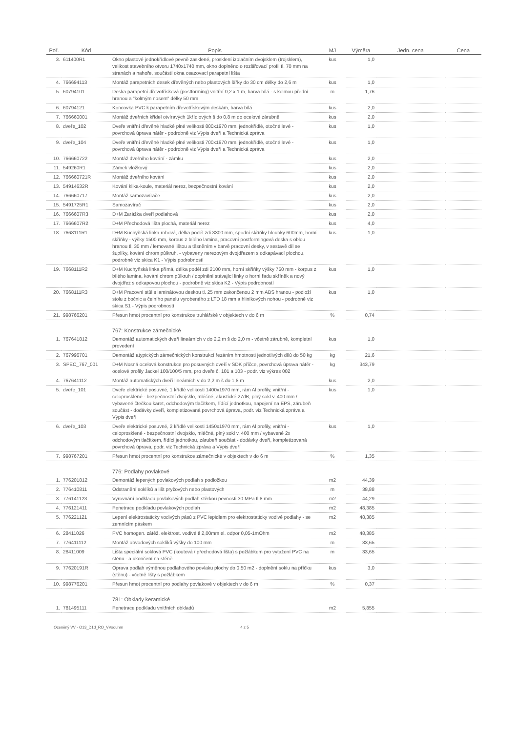| Poř. | Kód | Popis | MJ | Výměra | Jedn. cena | Cena |
| --- | --- | --- | --- | --- | --- | --- |
| 3. | 611400R1 | Okno plastové jednokřídlové pevně zasklené, prosklení izolačním dvojsklem (trojsklem), velikost stavebního otvoru 1740x1740 mm, okno doplněno o rozšiřovací profil tl. 70 mm na stranách a nahoře, součástí okna osazovací parapetní lišta | kus | 1,0 | | |
| 4. | 766694113 | Montáž parapetních desek dřevěných nebo plastových šířky do 30 cm délky do 2,6 m | kus | 1,0 | | |
| 5. | 60794101 | Deska parapetní dřevotřísková (postforming) vnitřní 0,2 x 1 m, barva bílá - s kolmou přední hranou a "kolmým nosem" délky 50 mm | m | 1,76 | | |
| 6. | 60794121 | Koncovka PVC k parapetním dřevotřískovým deskám, barva bílá | kus | 2,0 | | |
| 7. | 766660001 | Montáž dveřních křídel otvíravých 1křídlových š do 0,8 m do ocelové zárubně | kus | 2,0 | | |
| 8. | dveře_102 | Dveře vnitřní dřevěné hladké plné velikosti 800x1970 mm, jednokřídlé, otočné levé - povrchová úprava nátěr - podrobně viz Výpis dveří a Technická zpráva | kus | 1,0 | | |
| 9. | dveře_104 | Dveře vnitřní dřevěné hladké plné velikosti 700x1970 mm, jednokřídlé, otočné levé - povrchová úprava nátěr - podrobně viz Výpis dveří a Technická zpráva | kus | 1,0 | | |
| 10. | 766660722 | Montáž dveřního kování - zámku | kus | 2,0 | | |
| 11. | 549260R1 | Zámek vložkový | kus | 2,0 | | |
| 12. | 766660721R | Montáž dveřního kování | kus | 2,0 | | |
| 13. | 54914632R | Kování klika-koule, materiál nerez, bezpečnostní kování | kus | 2,0 | | |
| 14. | 766660717 | Montáž samozavírače | kus | 2,0 | | |
| 15. | 5491725R1 | Samozavírač | kus | 2,0 | | |
| 16. | 7666607R3 | D+M Zarážka dveří podlahová | kus | 2,0 | | |
| 17. | 7666607R2 | D+M Přechodová lišta plochá, materiál nerez | kus | 4,0 | | |
| 18. | 7668111R1 | D+M Kuchyňská linka rohová, délka podél zdi 3300 mm, spodní skříňky hloubky 600mm, horní skříňky - výšky 1500 mm, korpus z bílého lamina, pracovní postformingová deska s oblou hranou tl. 30 mm / lemované lištou a těsněním v barvě pracovní desky, v sestavě díl se šuplíky, kování chrom půlkruh, - vybaveny nerezovým dvojdřezem s odkapávací plochou, podrobně viz skica K1 - Výpis podrobností | kus | 1,0 | | |
| 19. | 7668111R2 | D+M Kuchyňská linka přímá, délka podél zdi 2100 mm, horní skříňky výšky 750 mm - korpus z bílého lamina, kování chrom půlkruh / doplnění stávající linky o horní řadu skříněk a nový dvojdřez s odkapovou plochou - podrobně viz skica K2 - Výpis podrobností | kus | 1,0 | | |
| 20. | 7668111R3 | D+M Pracovní stůl s laminátovou deskou tl. 25 mm zakončenou 2 mm ABS hranou - podloží stolu z bočnic a čelního panelu vyrobeného z LTD 18 mm a hliníkových nohou - podrobně viz skica S1 - Výpis podrobností | kus | 1,0 | | |
| 21. | 998766201 | Přesun hmot procentní pro konstrukce truhlářské v objektech v do 6 m | % | 0,74 | | |
| | | 767: Konstrukce zámečnické | | | | |
| 1. | 767641812 | Demontáž automatických dveří lineárních v do 2,2 m š do 2,0 m - včetně zárubně, kompletní provedení | kus | 1,0 | | |
| 2. | 767996701 | Demontáž atypických zámečnických konstrukcí řezáním hmotnosti jednotlivých dílů do 50 kg | kg | 21,6 | | |
| 3. | SPEC_767_001 | D+M Nosná ocelová konstrukce pro posuvných dveří v SDK příčce, povrchová úprava nátěr - ocelové profily Jackel 100/100/5 mm, pro dveře č. 101 a 103 - podr. viz výkres 002 | kg | 343,79 | | |
| 4. | 767641112 | Montáž automatických dveří lineárních v do 2,2 m š do 1,8 m | kus | 2,0 | | |
| 5. | dveře_101 | Dveře elektrické posuvné, 1 křídlé velikosti 1400x1970 mm, rám Al profily, vnitřní - celoprosklené - bezpečnostní dvojsklo, mléčné, akustické 27dB, plný sokl v. 400 mm / vybavené čtečkou karet, odchodovým tlačítkem, řídící jednotkou, napojení na EPS, zárubeň součást - dodávky dveří, kompletizovaná povrchová úprava, podr. viz Technická zpráva a Výpis dveří | kus | 1,0 | | |
| 6. | dveře_103 | Dveře elektrické posuvné, 2 křídlé velikosti 1450x1970 mm, rám Al profily, vnitřní - celoprosklené - bezpečnostní dvojsklo, mléčné, plný sokl v. 400 mm / vybavené 2x odchodovým tlačítkem, řídící jednotkou, zárubeň součást - dodávky dveří, kompletizovaná povrchová úprava, podr. viz Technická zpráva a Výpis dveří | kus | 1,0 | | |
| 7. | 998767201 | Přesun hmot procentní pro konstrukce zámečnické v objektech v do 6 m | % | 1,35 | | |
| | | 776: Podlahy povlakové | | | | |
| 1. | 776201812 | Demontáž lepených povlakových podlah s podložkou | m2 | 44,39 | | |
| 2. | 776410811 | Odstranění soklíků a lišt pryžových nebo plastových | m | 38,88 | | |
| 3. | 776141123 | Vyrovnání podkladu povlakových podlah stěrkou pevnosti 30 MPa tl 8 mm | m2 | 44,29 | | |
| 4. | 776121411 | Penetrace podkladu povlakových podlah | m2 | 48,385 | | |
| 5. | 776221121 | Lepení elektrostaticky vodivých pásů z PVC lepidlem pro elektrostaticky vodivé podlahy - se zemnícím páskem | m2 | 48,385 | | |
| 6. | 28411026 | PVC homogen. zátěž. elektrost. vodivé tl 2,00mm el. odpor 0,05-1mOhm | m2 | 48,385 | | |
| 7. | 776411112 | Montáž obvodových soklíků výšky do 100 mm | m | 33,65 | | |
| 8. | 28411009 | Lišta speciální soklová PVC (koutová / přechodová lišta) s požlábkem pro vytažení PVC na stěnu - a ukončení na stěně | m | 33,65 | | |
| 9. | 77620191R | Oprava podlah výměnou podlahového povlaku plochy do 0,50 m2 - doplnění soklu na příčku (stěnu) - včetně lišty s požlábkem | kus | 3,0 | | |
| 10. | 998776201 | Přesun hmot procentní pro podlahy povlakové v objektech v do 6 m | % | 0,37 | | |
| | | 781: Obklady keramické | | | | |
| 1. | 781495111 | Penetrace podkladu vnitřních obkladů | m2 | 5,855 | | |
Oceněný VV - O13_D1d_RO_VVsouhrn 4 z 5